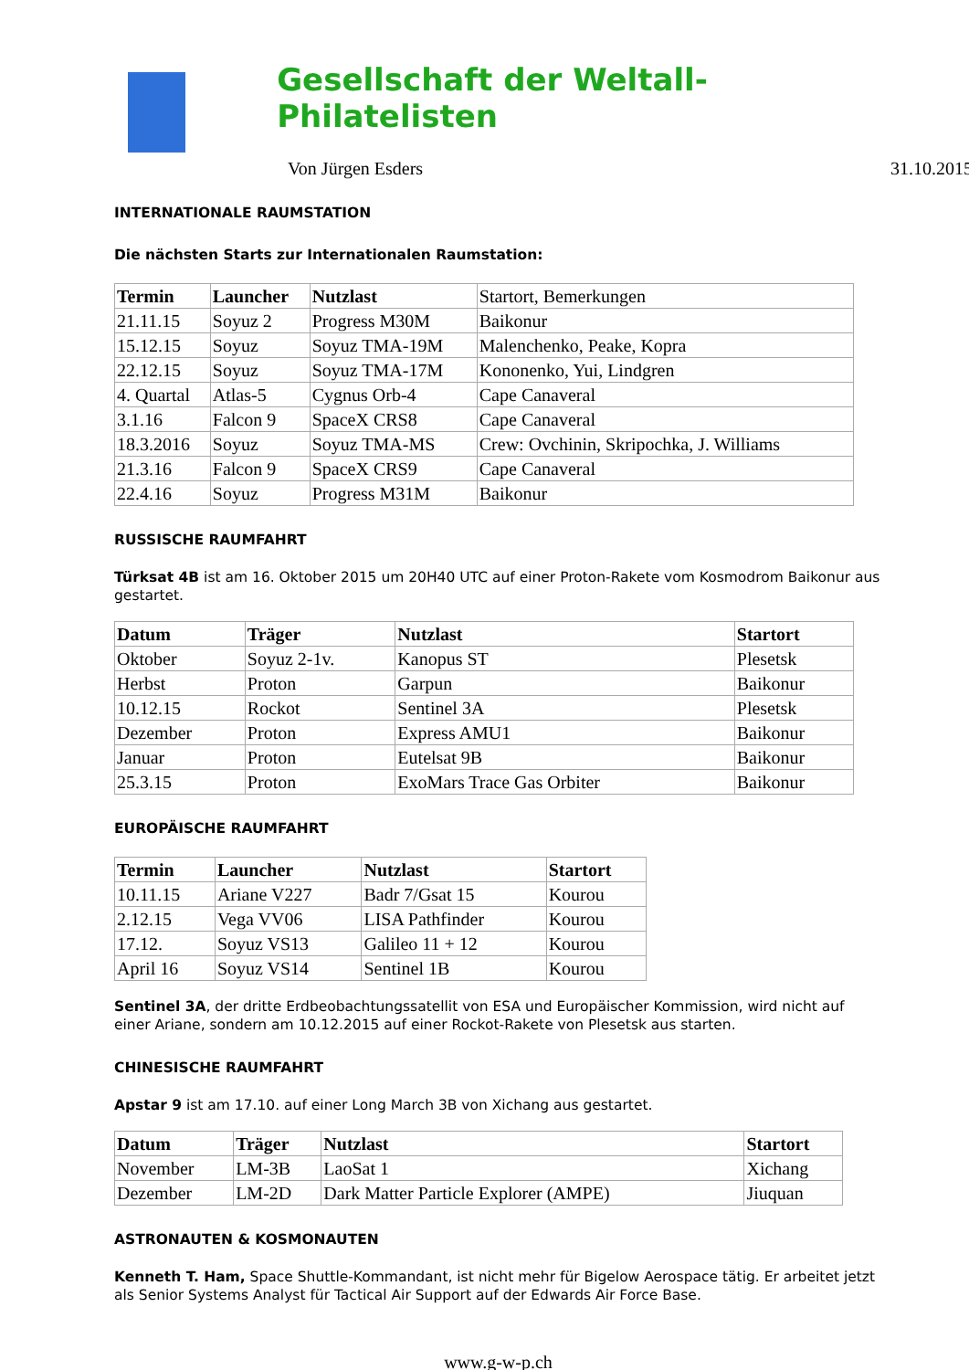Gesellschaft der Weltall-Philatelisten
Von Jürgen Esders 31.10.2015
INTERNATIONALE RAUMSTATION
Die nächsten Starts zur Internationalen Raumstation:
| Termin | Launcher | Nutzlast | Startort, Bemerkungen |
| 21.11.15 | Soyuz 2 | Progress M30M | Baikonur |
| 15.12.15 | Soyuz | Soyuz TMA-19M | Malenchenko, Peake, Kopra |
| 22.12.15 | Soyuz | Soyuz TMA-17M | Kononenko, Yui, Lindgren |
| 4. Quartal | Atlas-5 | Cygnus Orb-4 | Cape Canaveral |
| 3.1.16 | Falcon 9 | SpaceX CRS8 | Cape Canaveral |
| 18.3.2016 | Soyuz | Soyuz TMA-MS | Crew: Ovchinin, Skripochka, J. Williams |
| 21.3.16 | Falcon 9 | SpaceX CRS9 | Cape Canaveral |
| 22.4.16 | Soyuz | Progress M31M | Baikonur |
RUSSISCHE RAUMFAHRT
Türksat 4B ist am 16. Oktober 2015 um 20H40 UTC auf einer Proton-Rakete vom Kosmodrom Baikonur aus gestartet.
| Datum | Träger | Nutzlast | Startort |
| --- | --- | --- | --- |
| Oktober | Soyuz 2-1v. | Kanopus ST | Plesetsk |
| Herbst | Proton | Garpun | Baikonur |
| 10.12.15 | Rockot | Sentinel 3A | Plesetsk |
| Dezember | Proton | Express AMU1 | Baikonur |
| Januar | Proton | Eutelsat 9B | Baikonur |
| 25.3.15 | Proton | ExoMars Trace Gas Orbiter | Baikonur |
EUROPÄISCHE RAUMFAHRT
| Termin | Launcher | Nutzlast | Startort |
| --- | --- | --- | --- |
| 10.11.15 | Ariane V227 | Badr 7/Gsat 15 | Kourou |
| 2.12.15 | Vega VV06 | LISA Pathfinder | Kourou |
| 17.12. | Soyuz VS13 | Galileo 11 + 12 | Kourou |
| April 16 | Soyuz VS14 | Sentinel 1B | Kourou |
Sentinel 3A, der dritte Erdbeobachtungssatellit von ESA und Europäischer Kommission, wird nicht auf einer Ariane, sondern am 10.12.2015 auf einer Rockot-Rakete von Plesetsk aus starten.
CHINESISCHE RAUMFAHRT
Apstar 9 ist am 17.10. auf einer Long March 3B von Xichang aus gestartet.
| Datum | Träger | Nutzlast | Startort |
| --- | --- | --- | --- |
| November | LM-3B | LaoSat 1 | Xichang |
| Dezember | LM-2D | Dark Matter Particle Explorer (AMPE) | Jiuquan |
ASTRONAUTEN & KOSMONAUTEN
Kenneth T. Ham, Space Shuttle-Kommandant, ist nicht mehr für Bigelow Aerospace tätig. Er arbeitet jetzt als Senior Systems Analyst für Tactical Air Support auf der Edwards Air Force Base.
www.g-w-p.ch